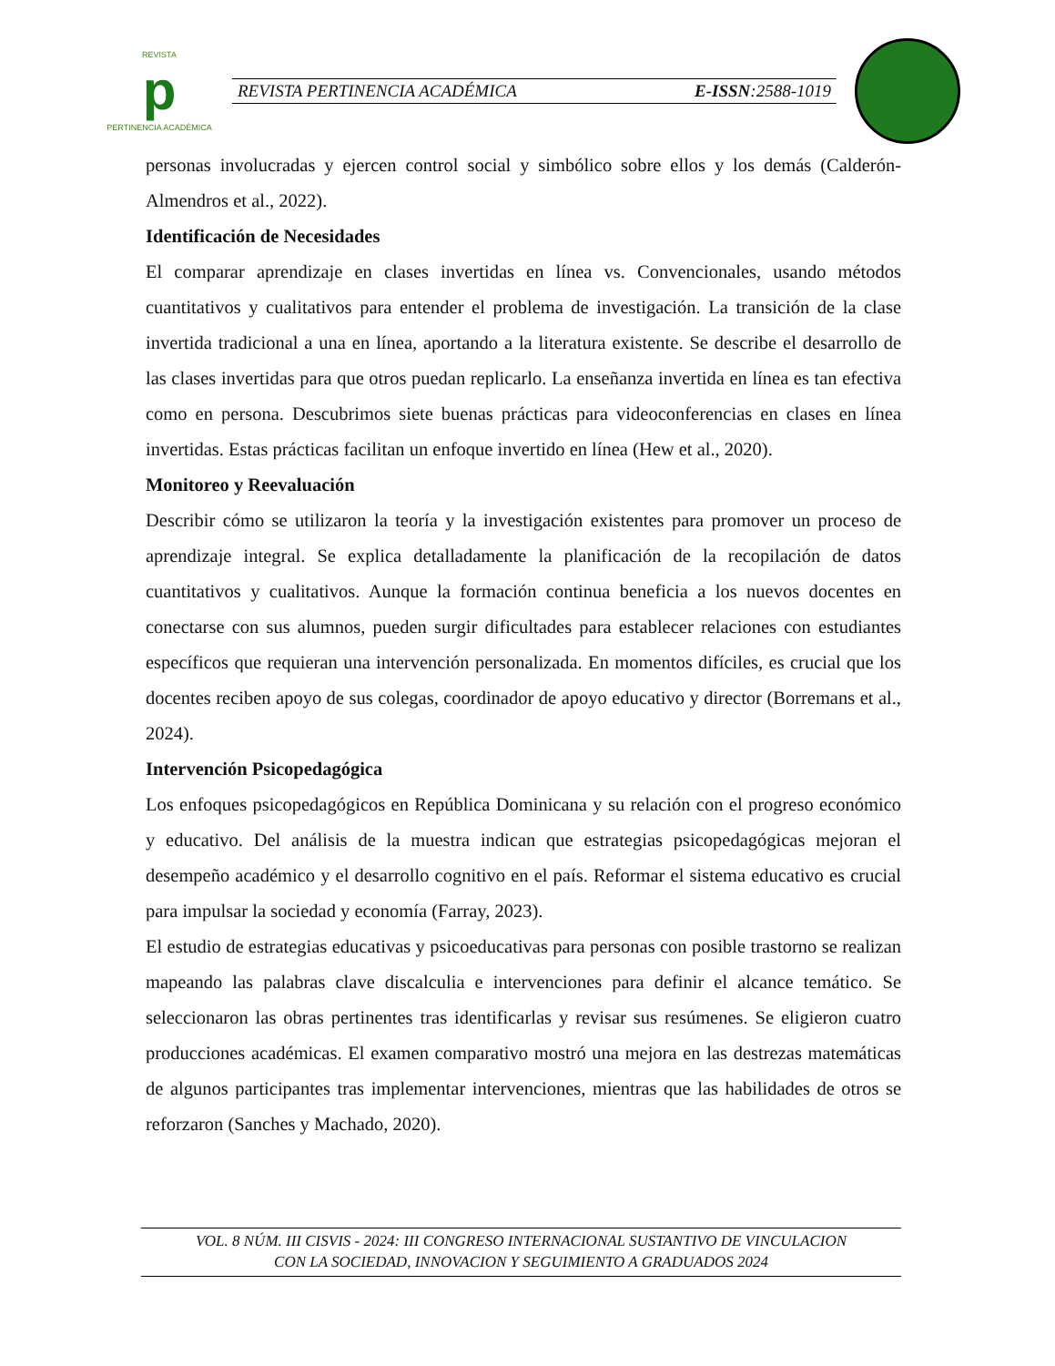REVISTA
p
PERTINENCIA ACADÉMICA
REVISTA PERTINENCIA ACADÉMICA E-ISSN:2588-1019
personas involucradas y ejercen control social y simbólico sobre ellos y los demás (Calderón-Almendros et al., 2022).
Identificación de Necesidades
El comparar aprendizaje en clases invertidas en línea vs. Convencionales, usando métodos cuantitativos y cualitativos para entender el problema de investigación. La transición de la clase invertida tradicional a una en línea, aportando a la literatura existente. Se describe el desarrollo de las clases invertidas para que otros puedan replicarlo. La enseñanza invertida en línea es tan efectiva como en persona. Descubrimos siete buenas prácticas para videoconferencias en clases en línea invertidas. Estas prácticas facilitan un enfoque invertido en línea (Hew et al., 2020).
Monitoreo y Reevaluación
Describir cómo se utilizaron la teoría y la investigación existentes para promover un proceso de aprendizaje integral. Se explica detalladamente la planificación de la recopilación de datos cuantitativos y cualitativos. Aunque la formación continua beneficia a los nuevos docentes en conectarse con sus alumnos, pueden surgir dificultades para establecer relaciones con estudiantes específicos que requieran una intervención personalizada. En momentos difíciles, es crucial que los docentes reciben apoyo de sus colegas, coordinador de apoyo educativo y director (Borremans et al., 2024).
Intervención Psicopedagógica
Los enfoques psicopedagógicos en República Dominicana y su relación con el progreso económico y educativo. Del análisis de la muestra indican que estrategias psicopedagógicas mejoran el desempeño académico y el desarrollo cognitivo en el país. Reformar el sistema educativo es crucial para impulsar la sociedad y economía (Farray, 2023).
El estudio de estrategias educativas y psicoeducativas para personas con posible trastorno se realizan mapeando las palabras clave discalculia e intervenciones para definir el alcance temático. Se seleccionaron las obras pertinentes tras identificarlas y revisar sus resúmenes. Se eligieron cuatro producciones académicas. El examen comparativo mostró una mejora en las destrezas matemáticas de algunos participantes tras implementar intervenciones, mientras que las habilidades de otros se reforzaron (Sanches y Machado, 2020).
VOL. 8 NÚM. III CISVIS - 2024: III CONGRESO INTERNACIONAL SUSTANTIVO DE VINCULACION
CON LA SOCIEDAD, INNOVACION Y SEGUIMIENTO A GRADUADOS 2024